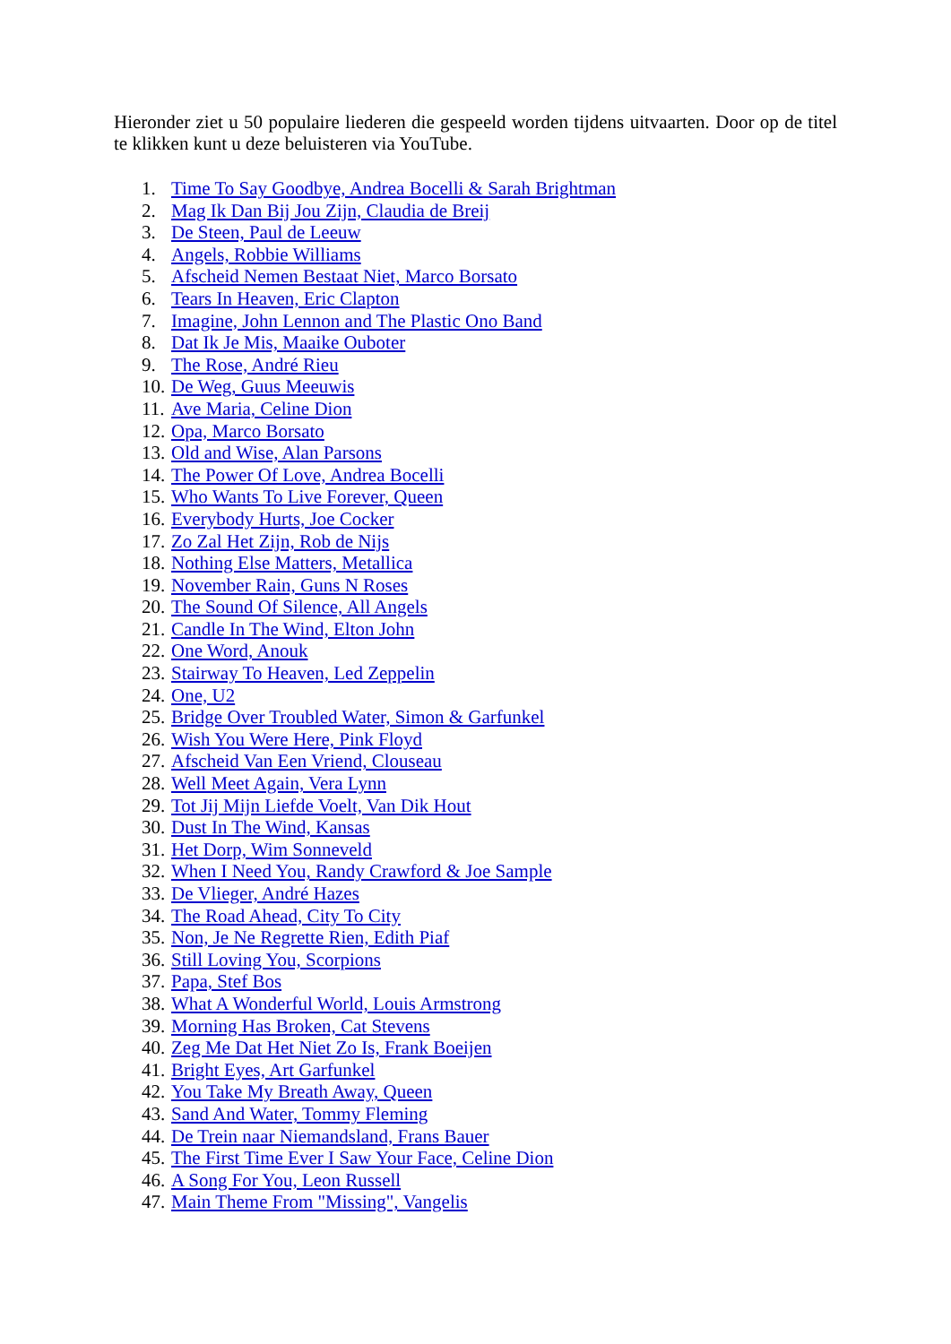Hieronder ziet u 50 populaire liederen die gespeeld worden tijdens uitvaarten. Door op de titel te klikken kunt u deze beluisteren via YouTube.
1. Time To Say Goodbye, Andrea Bocelli & Sarah Brightman
2. Mag Ik Dan Bij Jou Zijn, Claudia de Breij
3. De Steen, Paul de Leeuw
4. Angels, Robbie Williams
5. Afscheid Nemen Bestaat Niet, Marco Borsato
6. Tears In Heaven, Eric Clapton
7. Imagine, John Lennon and The Plastic Ono Band
8. Dat Ik Je Mis, Maaike Ouboter
9. The Rose, André Rieu
10. De Weg, Guus Meeuwis
11. Ave Maria, Celine Dion
12. Opa, Marco Borsato
13. Old and Wise, Alan Parsons
14. The Power Of Love, Andrea Bocelli
15. Who Wants To Live Forever, Queen
16. Everybody Hurts, Joe Cocker
17. Zo Zal Het Zijn, Rob de Nijs
18. Nothing Else Matters, Metallica
19. November Rain, Guns N Roses
20. The Sound Of Silence, All Angels
21. Candle In The Wind, Elton John
22. One Word, Anouk
23. Stairway To Heaven, Led Zeppelin
24. One, U2
25. Bridge Over Troubled Water, Simon & Garfunkel
26. Wish You Were Here, Pink Floyd
27. Afscheid Van Een Vriend, Clouseau
28. Well Meet Again, Vera Lynn
29. Tot Jij Mijn Liefde Voelt, Van Dik Hout
30. Dust In The Wind, Kansas
31. Het Dorp, Wim Sonneveld
32. When I Need You, Randy Crawford & Joe Sample
33. De Vlieger, André Hazes
34. The Road Ahead, City To City
35. Non, Je Ne Regrette Rien, Edith Piaf
36. Still Loving You, Scorpions
37. Papa, Stef Bos
38. What A Wonderful World, Louis Armstrong
39. Morning Has Broken, Cat Stevens
40. Zeg Me Dat Het Niet Zo Is, Frank Boeijen
41. Bright Eyes, Art Garfunkel
42. You Take My Breath Away, Queen
43. Sand And Water, Tommy Fleming
44. De Trein naar Niemandsland, Frans Bauer
45. The First Time Ever I Saw Your Face, Celine Dion
46. A Song For You, Leon Russell
47. Main Theme From "Missing", Vangelis